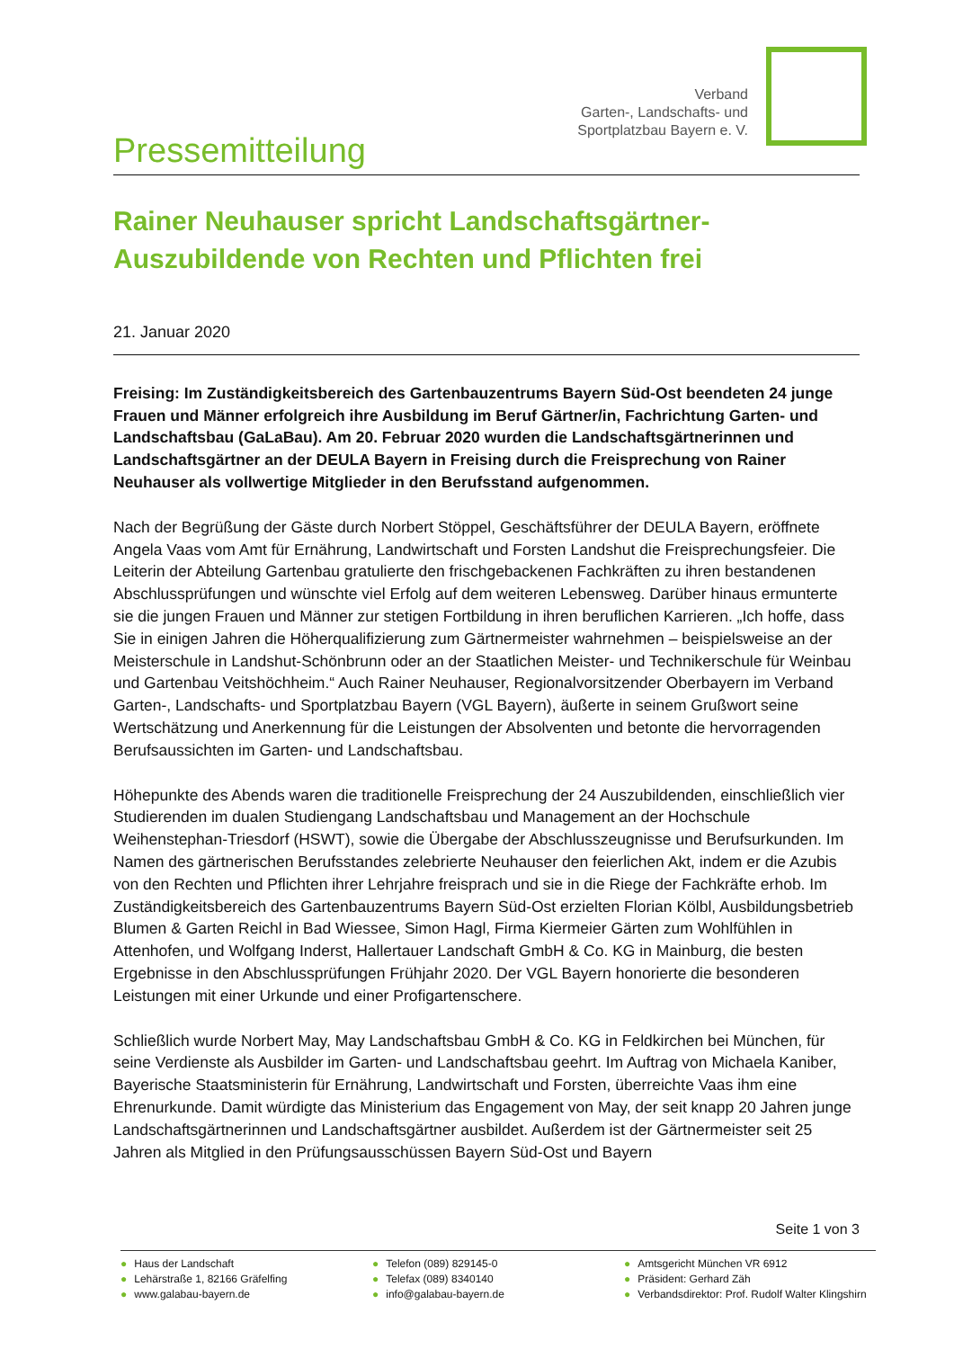Verband
Garten-, Landschafts- und
Sportplatzbau Bayern e. V.
Pressemitteilung
Rainer Neuhauser spricht Landschaftsgärtner-Auszubildende von Rechten und Pflichten frei
21. Januar 2020
Freising: Im Zuständigkeitsbereich des Gartenbauzentrums Bayern Süd-Ost beendeten 24 junge Frauen und Männer erfolgreich ihre Ausbildung im Beruf Gärtner/in, Fachrichtung Garten- und Landschaftsbau (GaLaBau). Am 20. Februar 2020 wurden die Landschaftsgärtnerinnen und Landschaftsgärtner an der DEULA Bayern in Freising durch die Freisprechung von Rainer Neuhauser als vollwertige Mitglieder in den Berufsstand aufgenommen.
Nach der Begrüßung der Gäste durch Norbert Stöppel, Geschäftsführer der DEULA Bayern, eröffnete Angela Vaas vom Amt für Ernährung, Landwirtschaft und Forsten Landshut die Freisprechungsfeier. Die Leiterin der Abteilung Gartenbau gratulierte den frischgebackenen Fachkräften zu ihren bestandenen Abschlussprüfungen und wünschte viel Erfolg auf dem weiteren Lebensweg. Darüber hinaus ermunterte sie die jungen Frauen und Männer zur stetigen Fortbildung in ihren beruflichen Karrieren. „Ich hoffe, dass Sie in einigen Jahren die Höherqualifizierung zum Gärtnermeister wahrnehmen – beispielsweise an der Meisterschule in Landshut-Schönbrunn oder an der Staatlichen Meister- und Technikerschule für Weinbau und Gartenbau Veitshöchheim.“ Auch Rainer Neuhauser, Regionalvorsitzender Oberbayern im Verband Garten-, Landschafts- und Sportplatzbau Bayern (VGL Bayern), äußerte in seinem Grußwort seine Wertschätzung und Anerkennung für die Leistungen der Absolventen und betonte die hervorragenden Berufsaussichten im Garten- und Landschaftsbau.
Höhepunkte des Abends waren die traditionelle Freisprechung der 24 Auszubildenden, einschließlich vier Studierenden im dualen Studiengang Landschaftsbau und Management an der Hochschule Weihenstephan-Triesdorf (HSWT), sowie die Übergabe der Abschlusszeugnisse und Berufsurkunden. Im Namen des gärtnerischen Berufsstandes zelebrierte Neuhauser den feierlichen Akt, indem er die Azubis von den Rechten und Pflichten ihrer Lehrjahre freisprach und sie in die Riege der Fachkräfte erhob. Im Zuständigkeitsbereich des Gartenbauzentrums Bayern Süd-Ost erzielten Florian Kölbl, Ausbildungsbetrieb Blumen & Garten Reichl in Bad Wiessee, Simon Hagl, Firma Kiermeier Gärten zum Wohlfühlen in Attenhofen, und Wolfgang Inderst, Hallertauer Landschaft GmbH & Co. KG in Mainburg, die besten Ergebnisse in den Abschlussprüfungen Frühjahr 2020. Der VGL Bayern honorierte die besonderen Leistungen mit einer Urkunde und einer Profigartenschere.
Schließlich wurde Norbert May, May Landschaftsbau GmbH & Co. KG in Feldkirchen bei München, für seine Verdienste als Ausbilder im Garten- und Landschaftsbau geehrt. Im Auftrag von Michaela Kaniber, Bayerische Staatsministerin für Ernährung, Landwirtschaft und Forsten, überreichte Vaas ihm eine Ehrenurkunde. Damit würdigte das Ministerium das Engagement von May, der seit knapp 20 Jahren junge Landschaftsgärtnerinnen und Landschaftsgärtner ausbildet. Außerdem ist der Gärtnermeister seit 25 Jahren als Mitglied in den Prüfungsausschüssen Bayern Süd-Ost und Bayern
Seite 1 von 3
● Haus der Landschaft
● Lehärstraße 1, 82166 Gräfelfing
● www.galabau-bayern.de
● Telefon (089) 829145-0
● Telefax (089) 8340140
● info@galabau-bayern.de
● Amtsgericht München VR 6912
● Präsident: Gerhard Zäh
● Verbandsdirektor: Prof. Rudolf Walter Klingshirn